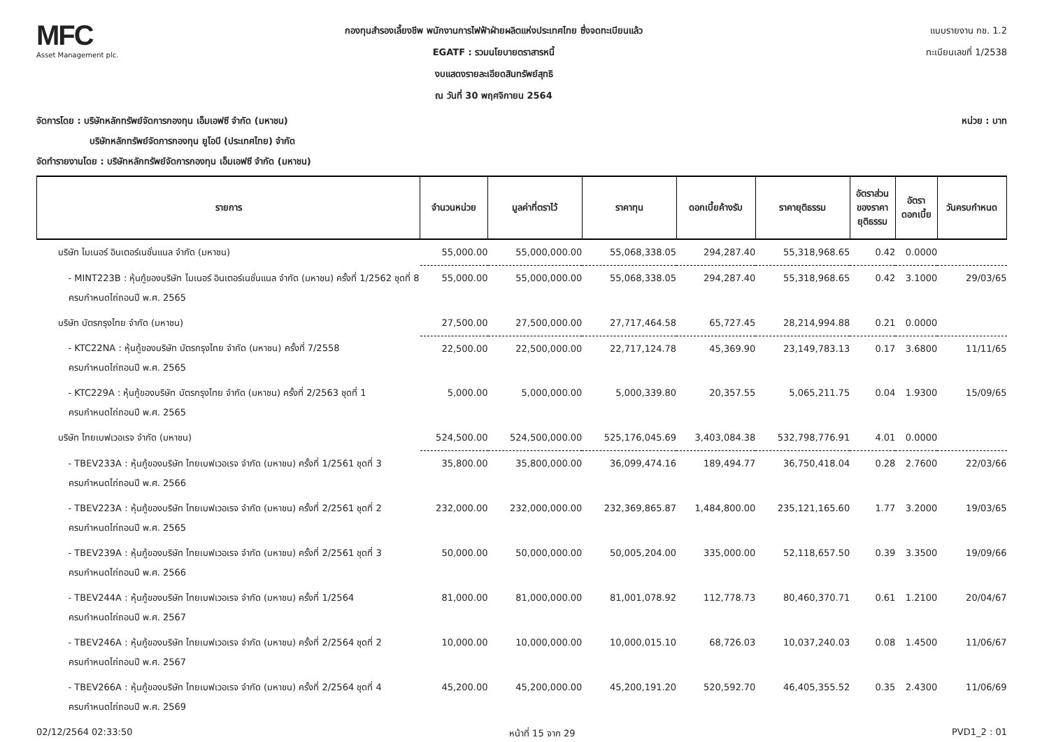MFC
Asset Management plc.
กองทุนสำรองเลี้ยงชีพ พนักงานการไฟฟ้าฝ่ายผลิตแห่งประเทศไทย ซึ่งจดทะเบียนแล้ว
EGATF : รวมนโยบายตราสารหนี้
งบแสดงรายละเอียดสินทรัพย์สุทธิ
ณ วันที่ 30 พฤศจิกายน 2564
แบบรายงาน กช. 1.2
ทะเบียนเลขที่ 1/2538
จัดการโดย : บริษัทหลักทรัพย์จัดการกองทุน เอ็มเอฟซี จำกัด (มหาชน) หน่วย : บาท
บริษัทหลักทรัพย์จัดการกองทุน ยูโอบี (ประเทศไทย) จำกัด
จัดทำรายงานโดย : บริษัทหลักทรัพย์จัดการกองทุน เอ็มเอฟซี จำกัด (มหาชน)
| รายการ | จำนวนหน่วย | มูลค่าที่ตราไว้ | ราคาทุน | ดอกเบี้ยค้างรับ | ราคายุติธรรม | อัตราส่วน ของราคา ยุติธรรม | อัตรา ดอกเบี้ย | วันครบกำหนด |
| --- | --- | --- | --- | --- | --- | --- | --- | --- |
| บริษัท ไมเนอร์ อินเตอร์เนชั่นแนล จำกัด (มหาชน) | 55,000.00 | 55,000,000.00 | 55,068,338.05 | 294,287.40 | 55,318,968.65 | 0.42 | 0.0000 | |
| - MINT223B : หุ้นกู้ของบริษัท ไมเนอร์ อินเตอร์เนชั่นแนล จำกัด (มหาชน) ครั้งที่ 1/2562 ชุดที่ 8 ครบกำหนดไถ่ถอนปี พ.ศ. 2565 | 55,000.00 | 55,000,000.00 | 55,068,338.05 | 294,287.40 | 55,318,968.65 | 0.42 | 3.1000 | 29/03/65 |
| บริษัท บัตรกรุงไทย จำกัด (มหาชน) | 27,500.00 | 27,500,000.00 | 27,717,464.58 | 65,727.45 | 28,214,994.88 | 0.21 | 0.0000 | |
| - KTC22NA : หุ้นกู้ของบริษัท บัตรกรุงไทย จำกัด (มหาชน) ครั้งที่ 7/2558 ครบกำหนดไถ่ถอนปี พ.ศ. 2565 | 22,500.00 | 22,500,000.00 | 22,717,124.78 | 45,369.90 | 23,149,783.13 | 0.17 | 3.6800 | 11/11/65 |
| - KTC229A : หุ้นกู้ของบริษัท บัตรกรุงไทย จำกัด (มหาชน) ครั้งที่ 2/2563 ชุดที่ 1 ครบกำหนดไถ่ถอนปี พ.ศ. 2565 | 5,000.00 | 5,000,000.00 | 5,000,339.80 | 20,357.55 | 5,065,211.75 | 0.04 | 1.9300 | 15/09/65 |
| บริษัท ไทยเบฟเวอเรจ จำกัด (มหาชน) | 524,500.00 | 524,500,000.00 | 525,176,045.69 | 3,403,084.38 | 532,798,776.91 | 4.01 | 0.0000 | |
| - TBEV233A : หุ้นกู้ของบริษัท ไทยเบฟเวอเรจ จำกัด (มหาชน) ครั้งที่ 1/2561 ชุดที่ 3 ครบกำหนดไถ่ถอนปี พ.ศ. 2566 | 35,800.00 | 35,800,000.00 | 36,099,474.16 | 189,494.77 | 36,750,418.04 | 0.28 | 2.7600 | 22/03/66 |
| - TBEV223A : หุ้นกู้ของบริษัท ไทยเบฟเวอเรจ จำกัด (มหาชน) ครั้งที่ 2/2561 ชุดที่ 2 ครบกำหนดไถ่ถอนปี พ.ศ. 2565 | 232,000.00 | 232,000,000.00 | 232,369,865.87 | 1,484,800.00 | 235,121,165.60 | 1.77 | 3.2000 | 19/03/65 |
| - TBEV239A : หุ้นกู้ของบริษัท ไทยเบฟเวอเรจ จำกัด (มหาชน) ครั้งที่ 2/2561 ชุดที่ 3 ครบกำหนดไถ่ถอนปี พ.ศ. 2566 | 50,000.00 | 50,000,000.00 | 50,005,204.00 | 335,000.00 | 52,118,657.50 | 0.39 | 3.3500 | 19/09/66 |
| - TBEV244A : หุ้นกู้ของบริษัท ไทยเบฟเวอเรจ จำกัด (มหาชน) ครั้งที่ 1/2564 ครบกำหนดไถ่ถอนปี พ.ศ. 2567 | 81,000.00 | 81,000,000.00 | 81,001,078.92 | 112,778.73 | 80,460,370.71 | 0.61 | 1.2100 | 20/04/67 |
| - TBEV246A : หุ้นกู้ของบริษัท ไทยเบฟเวอเรจ จำกัด (มหาชน) ครั้งที่ 2/2564 ชุดที่ 2 ครบกำหนดไถ่ถอนปี พ.ศ. 2567 | 10,000.00 | 10,000,000.00 | 10,000,015.10 | 68,726.03 | 10,037,240.03 | 0.08 | 1.4500 | 11/06/67 |
| - TBEV266A : หุ้นกู้ของบริษัท ไทยเบฟเวอเรจ จำกัด (มหาชน) ครั้งที่ 2/2564 ชุดที่ 4 ครบกำหนดไถ่ถอนปี พ.ศ. 2569 | 45,200.00 | 45,200,000.00 | 45,200,191.20 | 520,592.70 | 46,405,355.52 | 0.35 | 2.4300 | 11/06/69 |
02/12/2564 02:33:50 หน้าที่ 15 จาก 29 PVD1_2 : 01